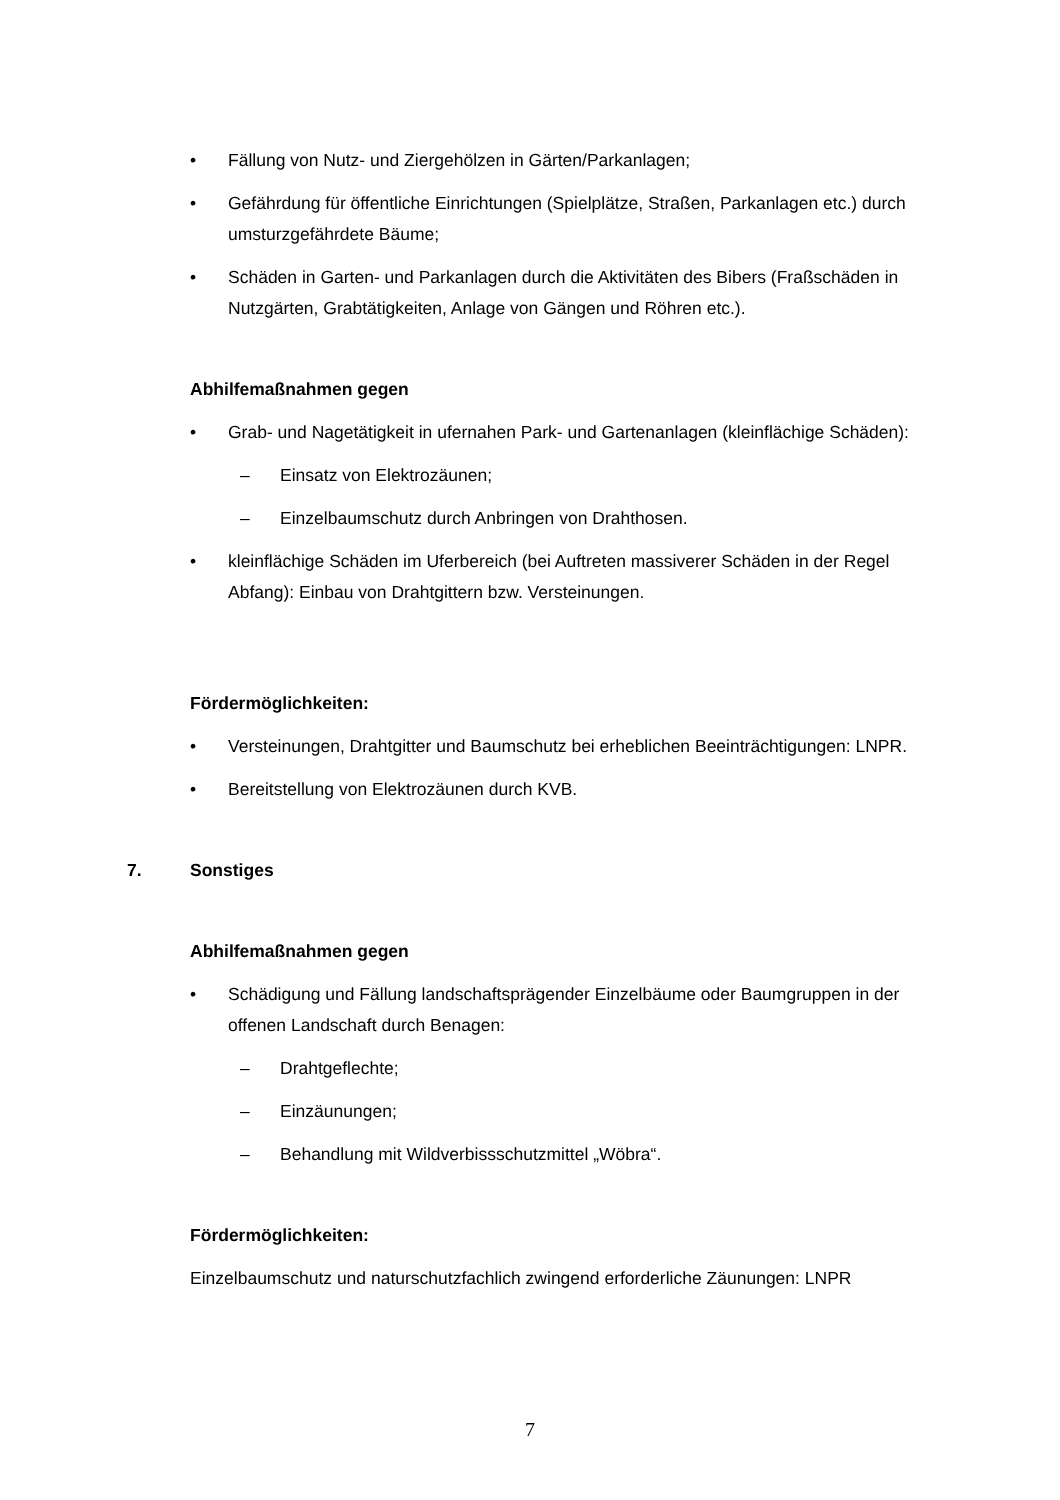• Fällung von Nutz- und Ziergehölzen in Gärten/Parkanlagen;
• Gefährdung für öffentliche Einrichtungen (Spielplätze, Straßen, Parkanlagen etc.) durch umsturzgefährdete Bäume;
• Schäden in Garten- und Parkanlagen durch die Aktivitäten des Bibers (Fraßschäden in Nutzgärten, Grabtätigkeiten, Anlage von Gängen und Röhren etc.).
Abhilfemaßnahmen gegen
• Grab- und Nagetätigkeit in ufernahen Park- und Gartenanlagen (kleinflächige Schäden):
– Einsatz von Elektrozäunen;
– Einzelbaumschutz durch Anbringen von Drahthosen.
• kleinflächige Schäden im Uferbereich (bei Auftreten massiverer Schäden in der Regel Abfang): Einbau von Drahtgittern bzw. Versteinungen.
Fördermöglichkeiten:
• Versteinungen, Drahtgitter und Baumschutz bei erheblichen Beeinträchtigungen: LNPR.
• Bereitstellung von Elektrozäunen durch KVB.
7. Sonstiges
Abhilfemaßnahmen gegen
• Schädigung und Fällung landschaftsprägender Einzelbäume oder Baumgruppen in der offenen Landschaft durch Benagen:
– Drahtgeflechte;
– Einzäunungen;
– Behandlung mit Wildverbissschutzmittel „Wöbra“.
Fördermöglichkeiten:
Einzelbaumschutz und naturschutzfachlich zwingend erforderliche Zäunungen: LNPR
7